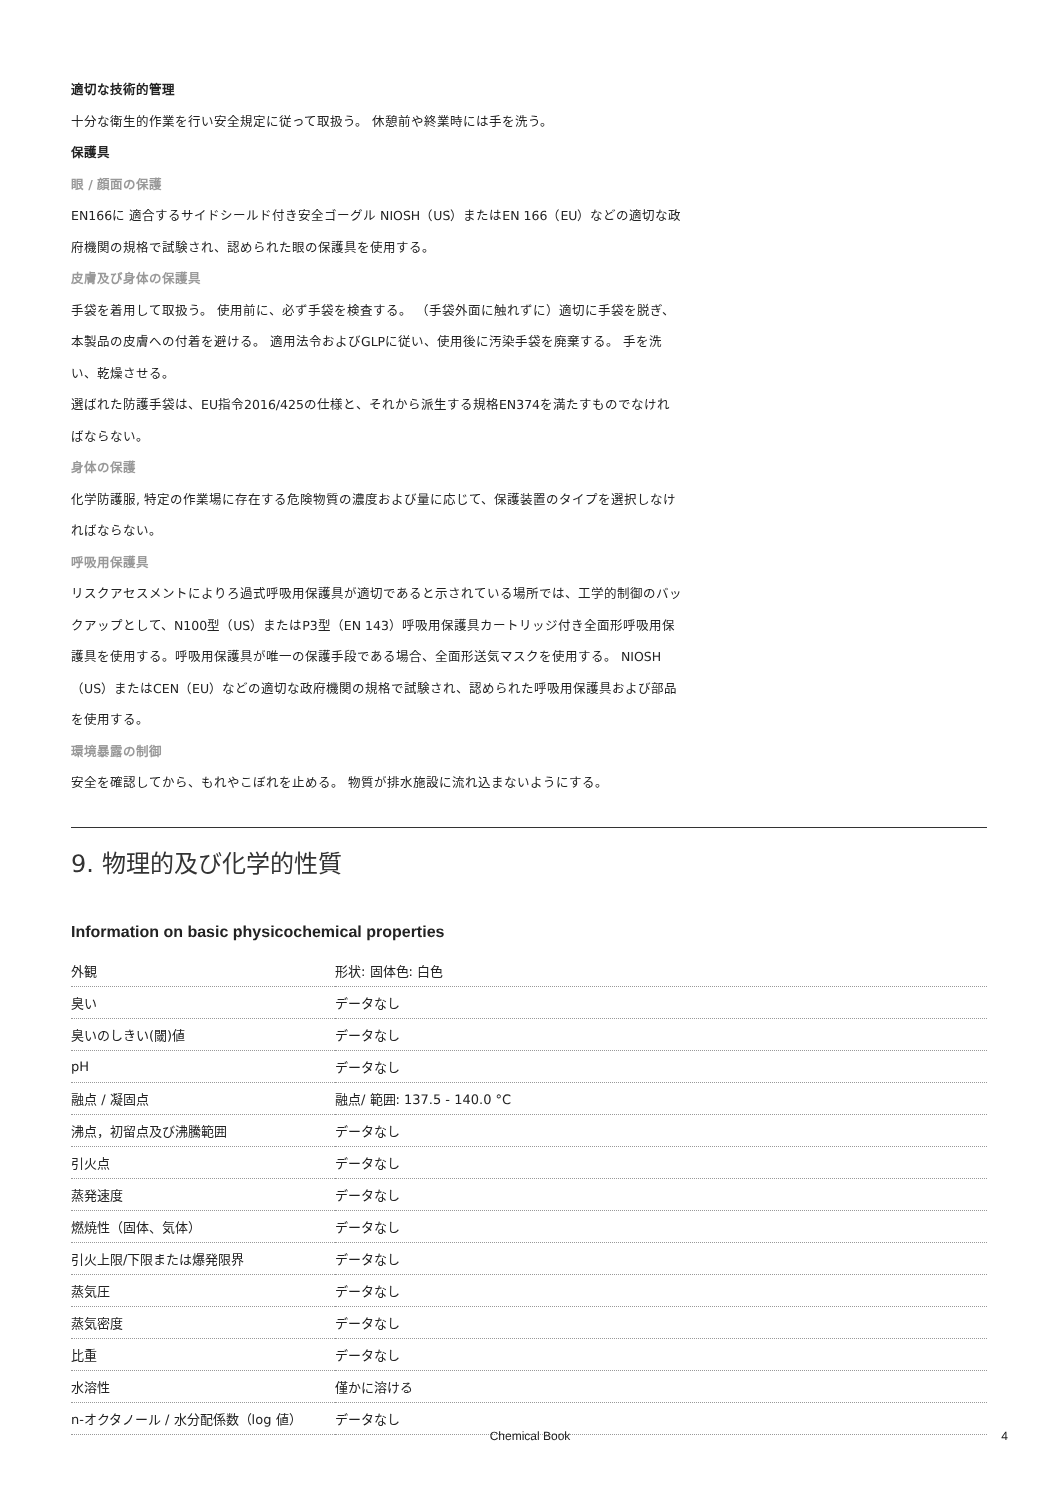適切な技術的管理
十分な衛生的作業を行い安全規定に従って取扱う。 休憩前や終業時には手を洗う。
保護具
眼 / 顔面の保護
EN166に 適合するサイドシールド付き安全ゴーグル NIOSH（US）またはEN 166（EU）などの適切な政府機関の規格で試験され、認められた眼の保護具を使用する。
皮膚及び身体の保護具
手袋を着用して取扱う。 使用前に、必ず手袋を検査する。 （手袋外面に触れずに）適切に手袋を脱ぎ、本製品の皮膚への付着を避ける。 適用法令およびGLPに従い、使用後に汚染手袋を廃棄する。 手を洗い、乾燥させる。
選ばれた防護手袋は、EU指令2016/425の仕様と、それから派生する規格EN374を満たすものでなければならない。
身体の保護
化学防護服, 特定の作業場に存在する危険物質の濃度および量に応じて、保護装置のタイプを選択しなければならない。
呼吸用保護具
リスクアセスメントによりろ過式呼吸用保護具が適切であると示されている場所では、工学的制御のバックアップとして、N100型（US）またはP3型（EN 143）呼吸用保護具カートリッジ付き全面形呼吸用保護具を使用する。呼吸用保護具が唯一の保護手段である場合、全面形送気マスクを使用する。 NIOSH（US）またはCEN（EU）などの適切な政府機関の規格で試験され、認められた呼吸用保護具および部品を使用する。
環境暴露の制御
安全を確認してから、もれやこぼれを止める。 物質が排水施設に流れ込まないようにする。
9. 物理的及び化学的性質
Information on basic physicochemical properties
| 外観 | 形状: 固体色: 白色 |
| 臭い | データなし |
| 臭いのしきい(閾)値 | データなし |
| pH | データなし |
| 融点 / 凝固点 | 融点/ 範囲: 137.5 - 140.0 °C |
| 沸点，初留点及び沸騰範囲 | データなし |
| 引火点 | データなし |
| 蒸発速度 | データなし |
| 燃焼性（固体、気体） | データなし |
| 引火上限/下限または爆発限界 | データなし |
| 蒸気圧 | データなし |
| 蒸気密度 | データなし |
| 比重 | データなし |
| 水溶性 | 僅かに溶ける |
| n-オクタノール / 水分配係数（log 値） | データなし |
Chemical Book 4